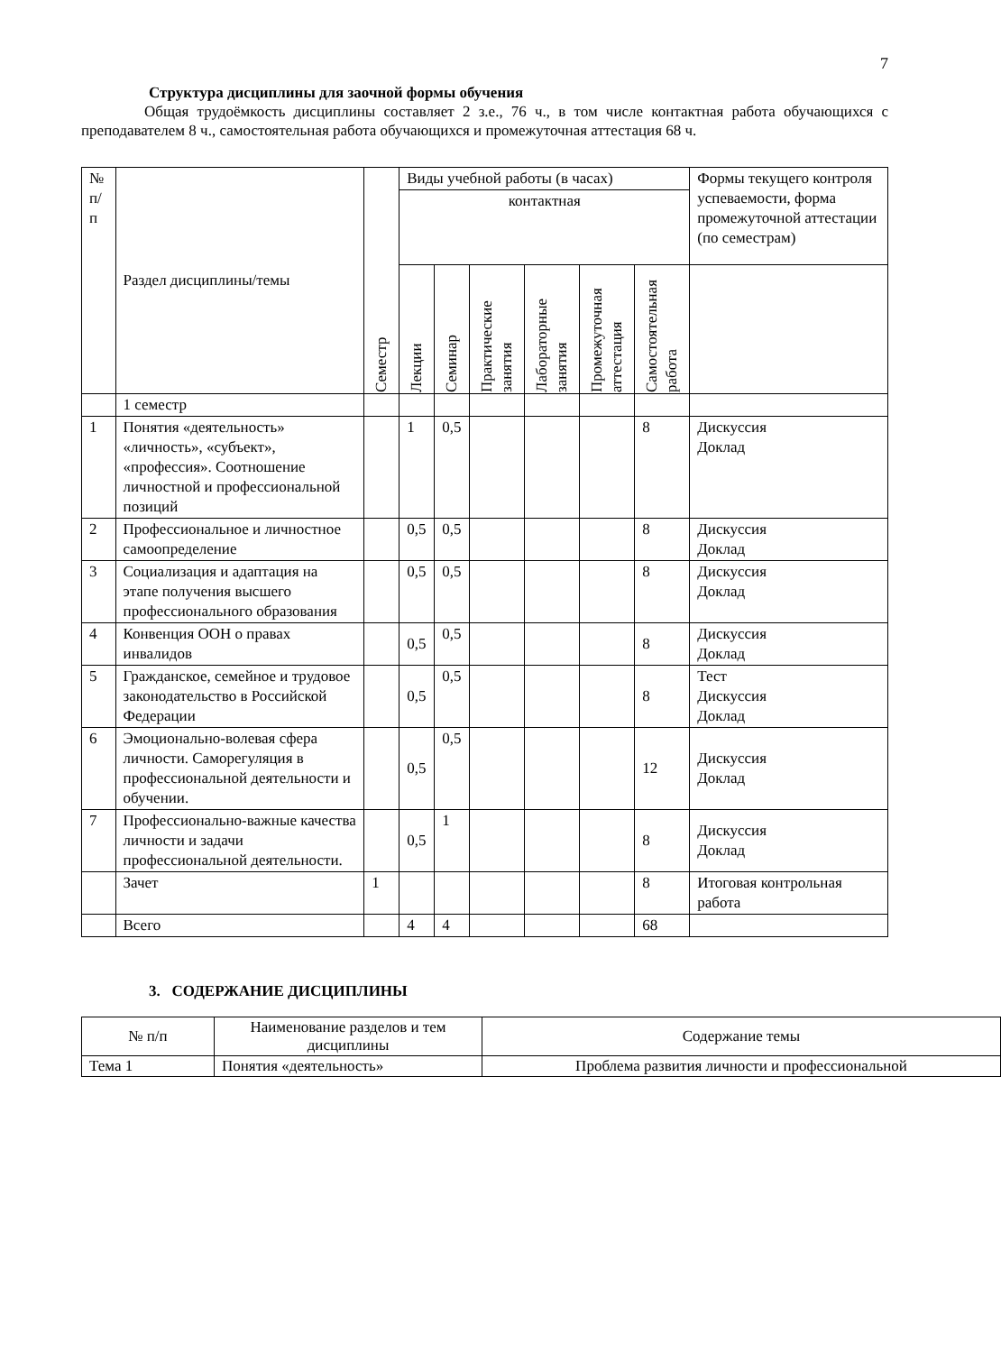7
Структура дисциплины для заочной формы обучения
Общая трудоёмкость дисциплины составляет 2 з.е., 76 ч., в том числе контактная работа обучающихся с преподавателем 8 ч., самостоятельная работа обучающихся и промежуточная аттестация 68 ч.
| № п/п | Раздел дисциплины/темы | Семестр | Виды учебной работы (в часах) | | | | | | Формы текущего контроля успеваемости, форма промежуточной аттестации (по семестрам) |
| --- | --- | --- | --- | --- | --- | --- | --- | --- | --- |
| | | | контактная | | | | | | |
| | | | Лекции | Семинар | Практические занятия | Лабораторные занятия | Промежуточная аттестация | Самостоятельная работа | |
| | 1 семестр | | | | | | | | |
| 1 | Понятия «деятельность» «личность», «субъект», «профессия». Соотношение личностной и профессиональной позиций | | 1 | 0,5 | | | | 8 | Дискуссия Доклад |
| 2 | Профессиональное и личностное самоопределение | | 0,5 | 0,5 | | | | 8 | Дискуссия Доклад |
| 3 | Социализация и адаптация на этапе получения высшего профессионального образования | | 0,5 | 0,5 | | | | 8 | Дискуссия Доклад |
| 4 | Конвенция ООН о правах инвалидов | | 0,5 | 0,5 | | | | 8 | Дискуссия Доклад |
| 5 | Гражданское, семейное и трудовое законодательство в Российской Федерации | | 0,5 | 0,5 | | | | 8 | Тест Дискуссия Доклад |
| 6 | Эмоционально-волевая сфера личности. Саморегуляция в профессиональной деятельности и обучении. | | 0,5 | 0,5 | | | | 12 | Дискуссия Доклад |
| 7 | Профессионально-важные качества личности и задачи профессиональной деятельности. | | 0,5 | 1 | | | | 8 | Дискуссия Доклад |
| | Зачет | 1 | | | | | | 8 | Итоговая контрольная работа |
| | Всего | | 4 | 4 | | | | 68 | |
3. СОДЕРЖАНИЕ ДИСЦИПЛИНЫ
| № п/п | Наименование разделов и тем дисциплины | Содержание темы |
| Тема 1 | Понятия «деятельность» | Проблема развития личности и профессиональной |